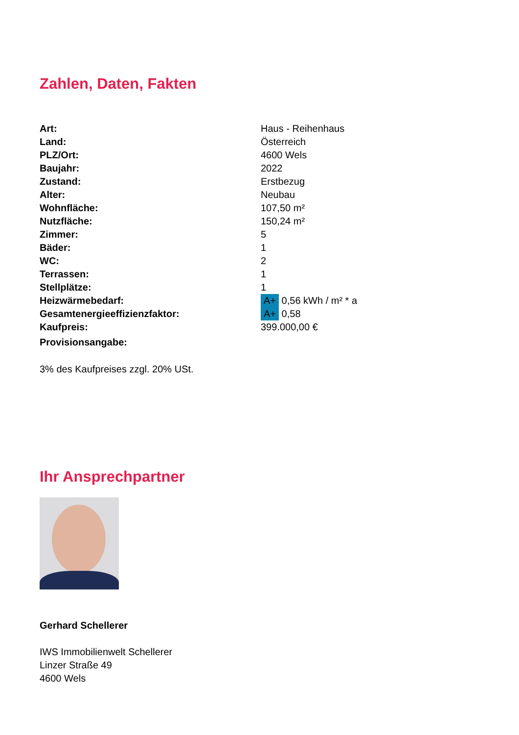Zahlen, Daten, Fakten
| Art: | Haus - Reihenhaus |
| Land: | Österreich |
| PLZ/Ort: | 4600 Wels |
| Baujahr: | 2022 |
| Zustand: | Erstbezug |
| Alter: | Neubau |
| Wohnfläche: | 107,50 m² |
| Nutzfläche: | 150,24 m² |
| Zimmer: | 5 |
| Bäder: | 1 |
| WC: | 2 |
| Terrassen: | 1 |
| Stellplätze: | 1 |
| Heizwärmebedarf: | A+ 0,56 kWh / m² * a |
| Gesamtenergieeffizienzfaktor: | A+ 0,58 |
| Kaufpreis: | 399.000,00 € |
| Provisionsangabe: | |
3% des Kaufpreises zzgl. 20% USt.
Ihr Ansprechpartner
Gerhard Schellerer
IWS Immobilienwelt Schellerer
Linzer Straße 49
4600 Wels